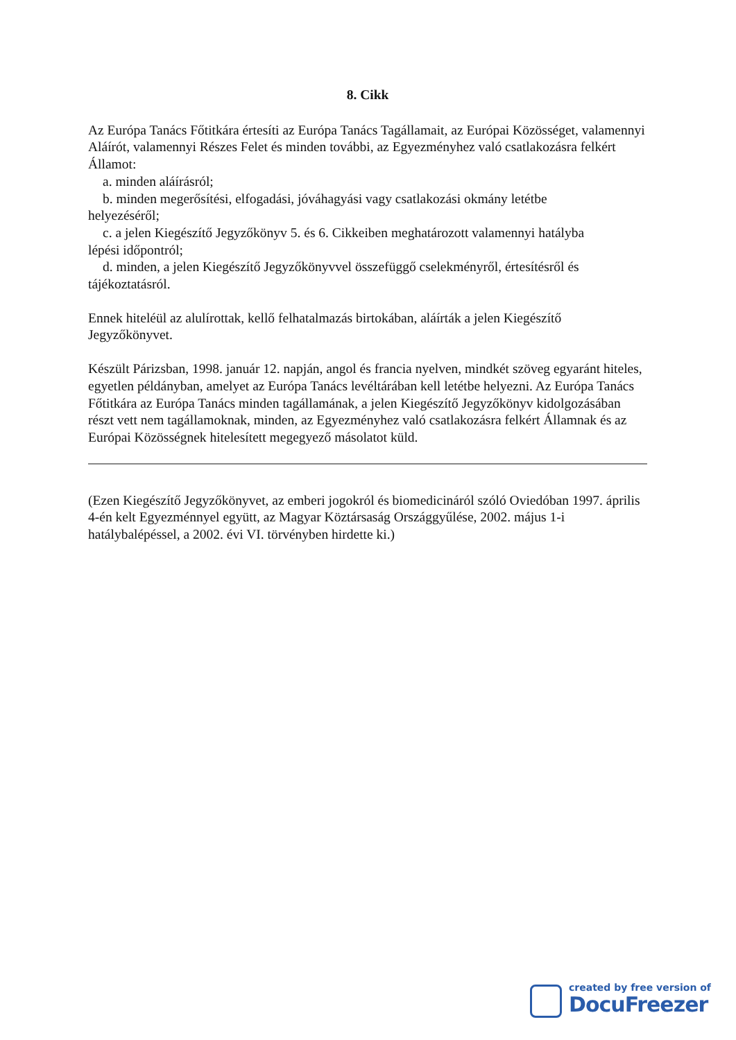8. Cikk
Az Európa Tanács Főtitkára értesíti az Európa Tanács Tagállamait, az Európai Közösséget, valamennyi Aláírót, valamennyi Részes Felet és minden további, az Egyezményhez való csatlakozásra felkért Államot:
a. minden aláírásról;
b. minden megerősítési, elfogadási, jóváhagyási vagy csatlakozási okmány letétbe
helyezéséről;
c. a jelen Kiegészítő Jegyzőkönyv 5. és 6. Cikkeiben meghatározott valamennyi hatályba
lépési időpontról;
d. minden, a jelen Kiegészítő Jegyzőkönyvvel összefüggő cselekményről, értesítésről és
tájékoztatásról.
Ennek hiteléül az alulírottak, kellő felhatalmazás birtokában, aláírták a jelen Kiegészítő Jegyzőkönyvet.
Készült Párizsban, 1998. január 12. napján, angol és francia nyelven, mindkét szöveg egyaránt hiteles, egyetlen példányban, amelyet az Európa Tanács levéltárában kell letétbe helyezni. Az Európa Tanács Főtitkára az Európa Tanács minden tagállamának, a jelen Kiegészítő Jegyzőkönyv kidolgozásában részt vett nem tagállamoknak, minden, az Egyezményhez való csatlakozásra felkért Államnak és az Európai Közösségnek hitelesített megegyező másolatot küld.
(Ezen Kiegészítő Jegyzőkönyvet, az emberi jogokról és biomedicináról szóló Oviedóban 1997. április 4-én kelt Egyezménnyel együtt, az Magyar Köztársaság Országgyűlése, 2002. május 1-i hatálybalépéssel, a 2002. évi VI. törvényben hirdette ki.)
created by free version of
DocuFreezer